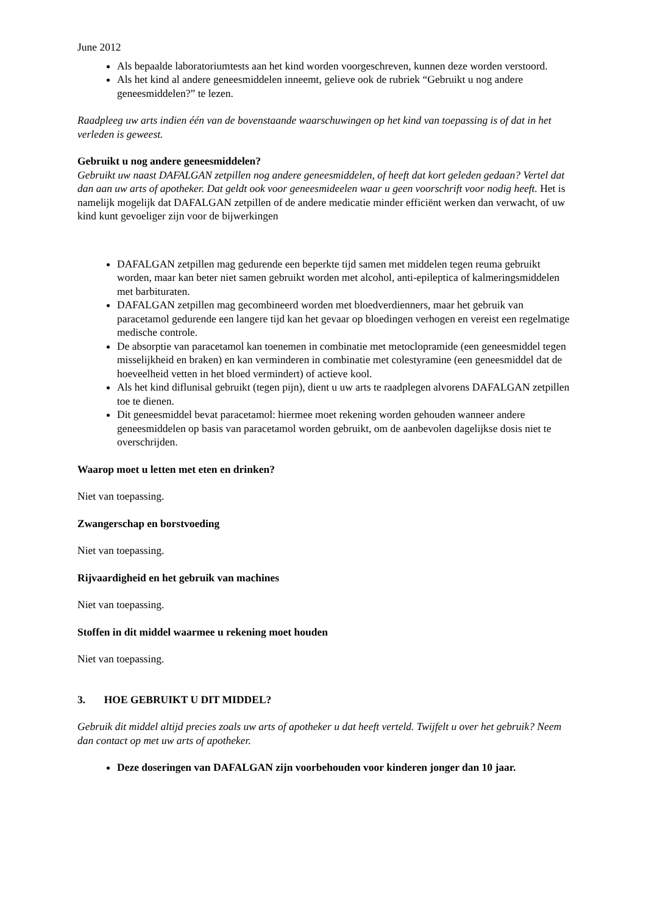June 2012
Als bepaalde laboratoriumtests aan het kind worden voorgeschreven, kunnen deze worden verstoord.
Als het kind al andere geneesmiddelen inneemt, gelieve ook de rubriek “Gebruikt u nog andere geneesmiddelen?” te lezen.
Raadpleeg uw arts indien één van de bovenstaande waarschuwingen op het kind van toepassing is of dat in het verleden is geweest.
Gebruikt u nog andere geneesmiddelen?
Gebruikt uw naast DAFALGAN zetpillen nog andere geneesmiddelen, of heeft dat kort geleden gedaan? Vertel dat dan aan uw arts of apotheker. Dat geldt ook voor geneesmideelen waar u geen voorschrift voor nodig heeft. Het is namelijk mogelijk dat DAFALGAN zetpillen of de andere medicatie minder efficiënt werken dan verwacht, of uw kind kunt gevoeliger zijn voor de bijwerkingen
DAFALGAN zetpillen mag gedurende een beperkte tijd samen met middelen tegen reuma gebruikt worden, maar kan beter niet samen gebruikt worden met alcohol, anti-epileptica of kalmeringsmiddelen met barbituraten.
DAFALGAN zetpillen mag gecombineerd worden met bloedverdienners, maar het gebruik van paracetamol gedurende een langere tijd kan het gevaar op bloedingen verhogen en vereist een regelmatige medische controle.
De absorptie van paracetamol kan toenemen in combinatie met metoclopramide (een geneesmiddel tegen misselijkheid en braken) en kan verminderen in combinatie met colestyramine (een geneesmiddel dat de hoeveelheid vetten in het bloed vermindert) of actieve kool.
Als het kind diflunisal gebruikt (tegen pijn), dient u uw arts te raadplegen alvorens DAFALGAN zetpillen toe te dienen.
Dit geneesmiddel bevat paracetamol: hiermee moet rekening worden gehouden wanneer andere geneesmiddelen op basis van paracetamol worden gebruikt, om de aanbevolen dagelijkse dosis niet te overschrijden.
Waarop moet u letten met eten en drinken?
Niet van toepassing.
Zwangerschap en borstvoeding
Niet van toepassing.
Rijvaardigheid en het gebruik van machines
Niet van toepassing.
Stoffen in dit middel waarmee u rekening moet houden
Niet van toepassing.
3. HOE GEBRUIKT U DIT MIDDEL?
Gebruik dit middel altijd precies zoals uw arts of apotheker u dat heeft verteld. Twijfelt u over het gebruik? Neem dan contact op met uw arts of apotheker.
Deze doseringen van DAFALGAN zijn voorbehouden voor kinderen jonger dan 10 jaar.